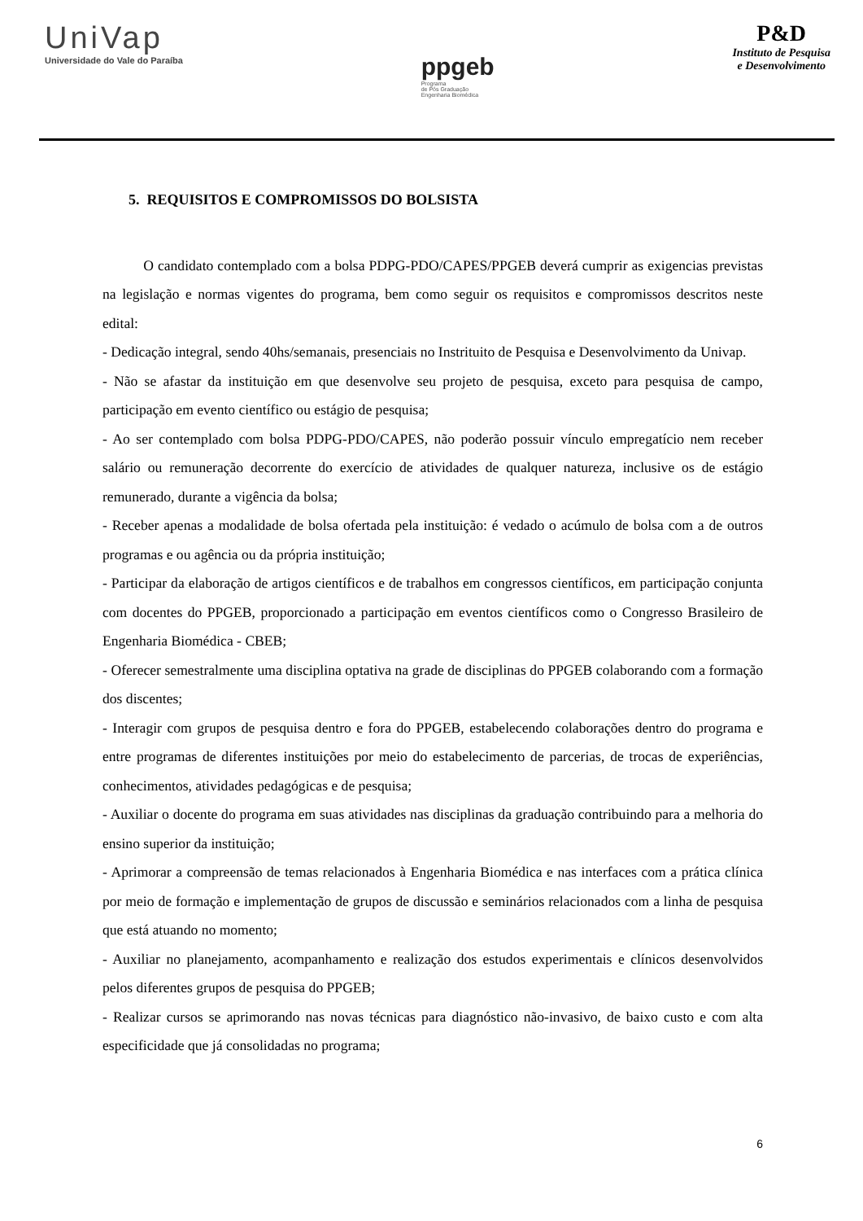UniVap
Universidade do Vale do Paraíba
ppgeb
Programa
de Pós Graduação
Engenharia Biomédica
P&D
Instituto de Pesquisa
e Desenvolvimento
5. REQUISITOS E COMPROMISSOS DO BOLSISTA
O candidato contemplado com a bolsa PDPG-PDO/CAPES/PPGEB deverá cumprir as exigencias previstas na legislação e normas vigentes do programa, bem como seguir os requisitos e compromissos descritos neste edital:
- Dedicação integral, sendo 40hs/semanais, presenciais no Instrituito de Pesquisa e Desenvolvimento da Univap.
- Não se afastar da instituição em que desenvolve seu projeto de pesquisa, exceto para pesquisa de campo, participação em evento científico ou estágio de pesquisa;
- Ao ser contemplado com bolsa PDPG-PDO/CAPES, não poderão possuir vínculo empregatício nem receber salário ou remuneração decorrente do exercício de atividades de qualquer natureza, inclusive os de estágio remunerado, durante a vigência da bolsa;
- Receber apenas a modalidade de bolsa ofertada pela instituição: é vedado o acúmulo de bolsa com a de outros programas e ou agência ou da própria instituição;
- Participar da elaboração de artigos científicos e de trabalhos em congressos científicos, em participação conjunta com docentes do PPGEB, proporcionado a participação em eventos científicos como o Congresso Brasileiro de Engenharia Biomédica - CBEB;
- Oferecer semestralmente uma disciplina optativa na grade de disciplinas do PPGEB colaborando com a formação dos discentes;
- Interagir com grupos de pesquisa dentro e fora do PPGEB, estabelecendo colaborações dentro do programa e entre programas de diferentes instituições por meio do estabelecimento de parcerias, de trocas de experiências, conhecimentos, atividades pedagógicas e de pesquisa;
- Auxiliar o docente do programa em suas atividades nas disciplinas da graduação contribuindo para a melhoria do ensino superior da instituição;
- Aprimorar a compreensão de temas relacionados à Engenharia Biomédica e nas interfaces com a prática clínica por meio de formação e implementação de grupos de discussão e seminários relacionados com a linha de pesquisa que está atuando no momento;
- Auxiliar no planejamento, acompanhamento e realização dos estudos experimentais e clínicos desenvolvidos pelos diferentes grupos de pesquisa do PPGEB;
- Realizar cursos se aprimorando nas novas técnicas para diagnóstico não-invasivo, de baixo custo e com alta especificidade que já consolidadas no programa;
6